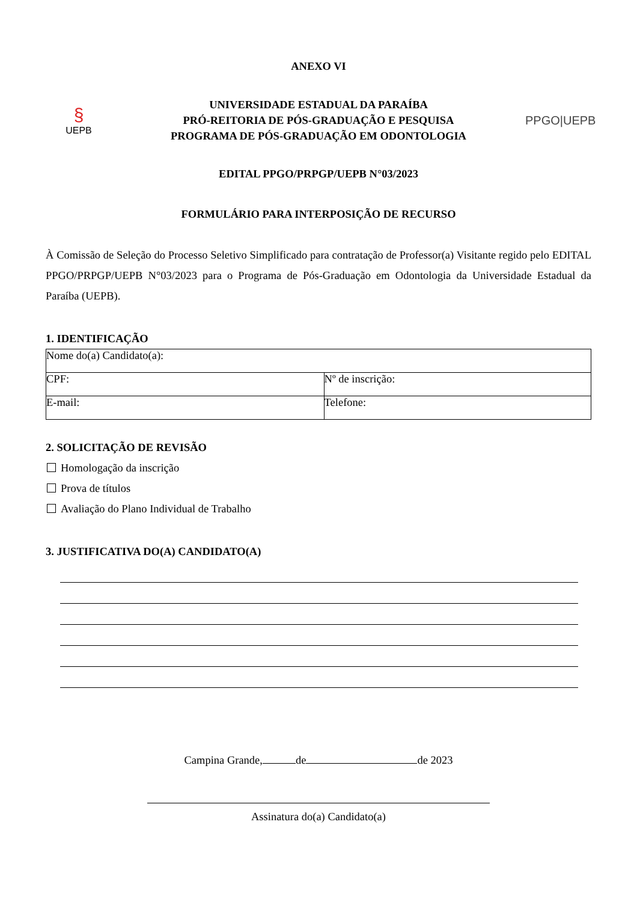ANEXO VI
§
UEPB
UNIVERSIDADE ESTADUAL DA PARAÍBA
PRÓ-REITORIA DE PÓS-GRADUAÇÃO E PESQUISA
PROGRAMA DE PÓS-GRADUAÇÃO EM ODONTOLOGIA
PPGO|UEPB
EDITAL PPGO/PRPGP/UEPB N°03/2023
FORMULÁRIO PARA INTERPOSIÇÃO DE RECURSO
À Comissão de Seleção do Processo Seletivo Simplificado para contratação de Professor(a) Visitante regido pelo EDITAL PPGO/PRPGP/UEPB N°03/2023 para o Programa de Pós-Graduação em Odontologia da Universidade Estadual da Paraíba (UEPB).
1. IDENTIFICAÇÃO
| Nome do(a) Candidato(a): | |
| CPF: | Nº de inscrição: |
| E-mail: | Telefone: |
2. SOLICITAÇÃO DE REVISÃO
Homologação da inscrição
Prova de títulos
Avaliação do Plano Individual de Trabalho
3. JUSTIFICATIVA DO(A) CANDIDATO(A)
Campina Grande, de de 2023
Assinatura do(a) Candidato(a)